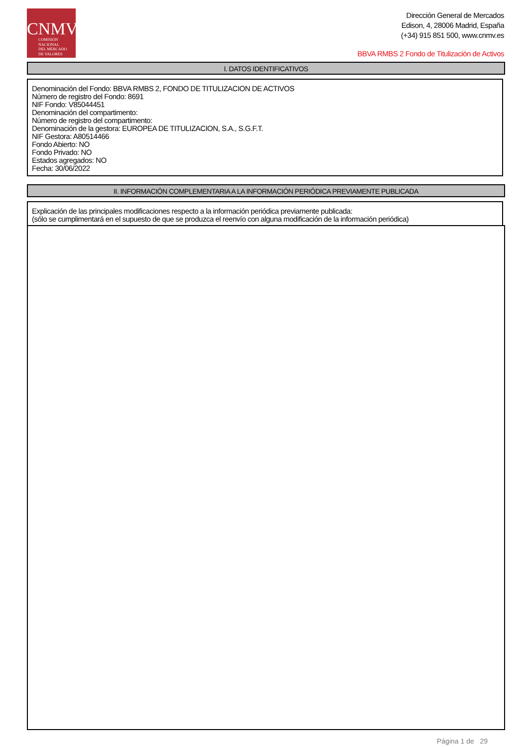CNMV
COMISIÓN
NACIONAL
DEL MERCADO
DE VALORES
Dirección General de Mercados
Edison, 4, 28006 Madrid, España
(+34) 915 851 500, www.cnmv.es
BBVA RMBS 2 Fondo de Titulización de Activos
I. DATOS IDENTIFICATIVOS
Denominación del Fondo: BBVA RMBS 2, FONDO DE TITULIZACION DE ACTIVOS
Número de registro del Fondo: 8691
NIF Fondo: V85044451
Denominación del compartimento:
Número de registro del compartimento:
Denominación de la gestora: EUROPEA DE TITULIZACION, S.A., S.G.F.T.
NIF Gestora: A80514466
Fondo Abierto: NO
Fondo Privado: NO
Estados agregados: NO
Fecha: 30/06/2022
II. INFORMACIÓN COMPLEMENTARIA A LA INFORMACIÓN PERIÓDICA PREVIAMENTE PUBLICADA
Explicación de las principales modificaciones respecto a la información periódica previamente publicada:
(sólo se cumplimentará en el supuesto de que se produzca el reenvío con alguna modificación de la información periódica)
Página 1 de 29